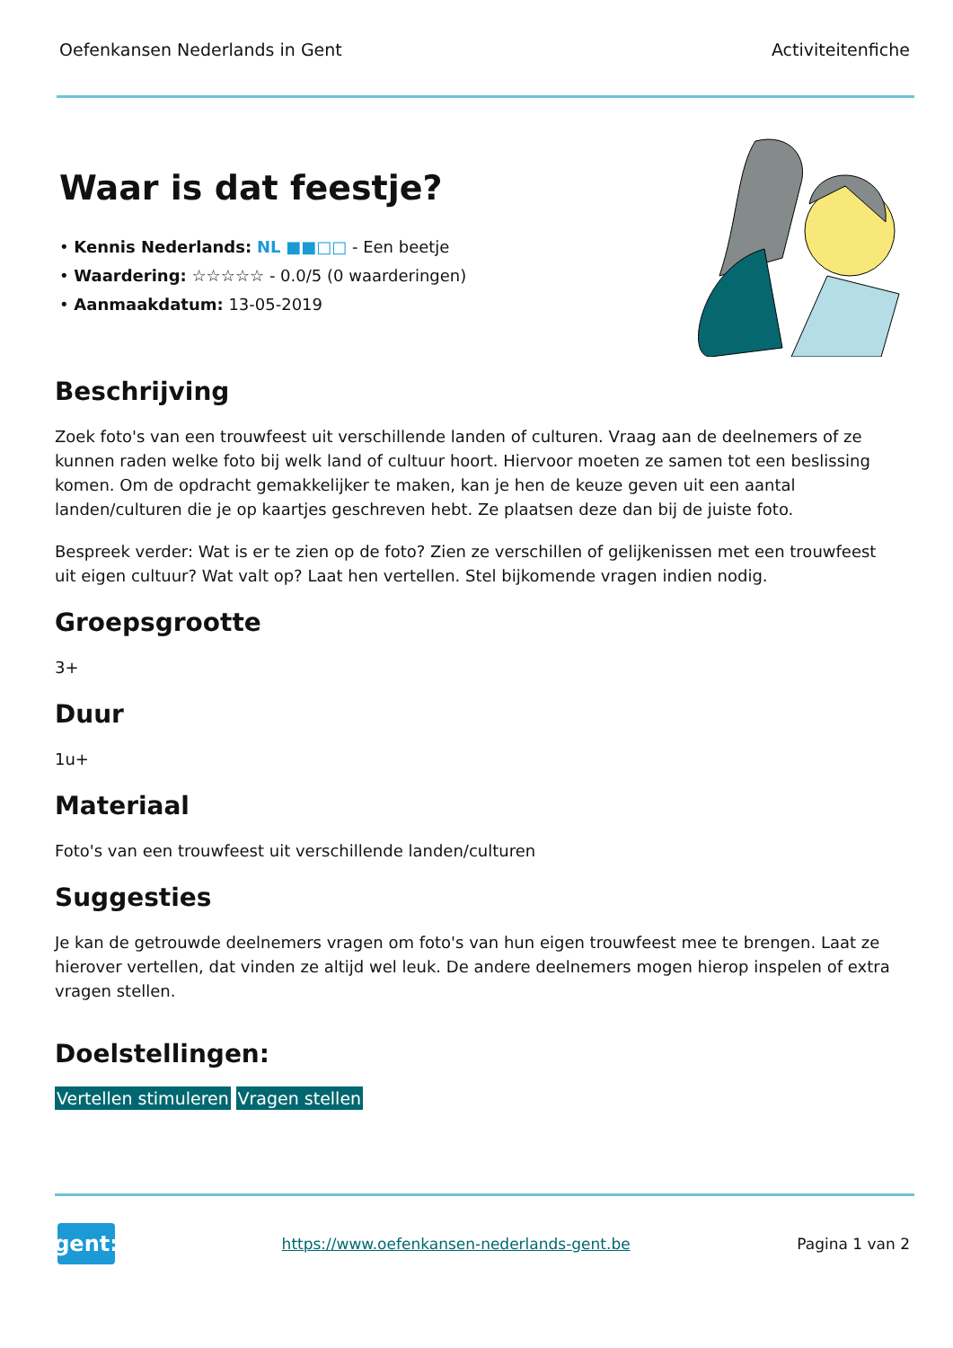Oefenkansen Nederlands in Gent Activiteitenfiche
Waar is dat feestje?
• Kennis Nederlands: NL ■■□□ - Een beetje
• Waardering: ☆☆☆☆☆ - 0.0/5 (0 waarderingen)
• Aanmaakdatum: 13-05-2019
Beschrijving
Zoek foto's van een trouwfeest uit verschillende landen of culturen. Vraag aan de deelnemers of ze kunnen raden welke foto bij welk land of cultuur hoort. Hiervoor moeten ze samen tot een beslissing komen. Om de opdracht gemakkelijker te maken, kan je hen de keuze geven uit een aantal landen/culturen die je op kaartjes geschreven hebt. Ze plaatsen deze dan bij de juiste foto.
Bespreek verder: Wat is er te zien op de foto? Zien ze verschillen of gelijkenissen met een trouwfeest uit eigen cultuur? Wat valt op? Laat hen vertellen. Stel bijkomende vragen indien nodig.
Groepsgrootte
3+
Duur
1u+
Materiaal
Foto's van een trouwfeest uit verschillende landen/culturen
Suggesties
Je kan de getrouwde deelnemers vragen om foto's van hun eigen trouwfeest mee te brengen. Laat ze hierover vertellen, dat vinden ze altijd wel leuk. De andere deelnemers mogen hierop inspelen of extra vragen stellen.
Doelstellingen:
Vertellen stimuleren Vragen stellen
gent:
https://www.oefenkansen-nederlands-gent.be Pagina 1 van 2